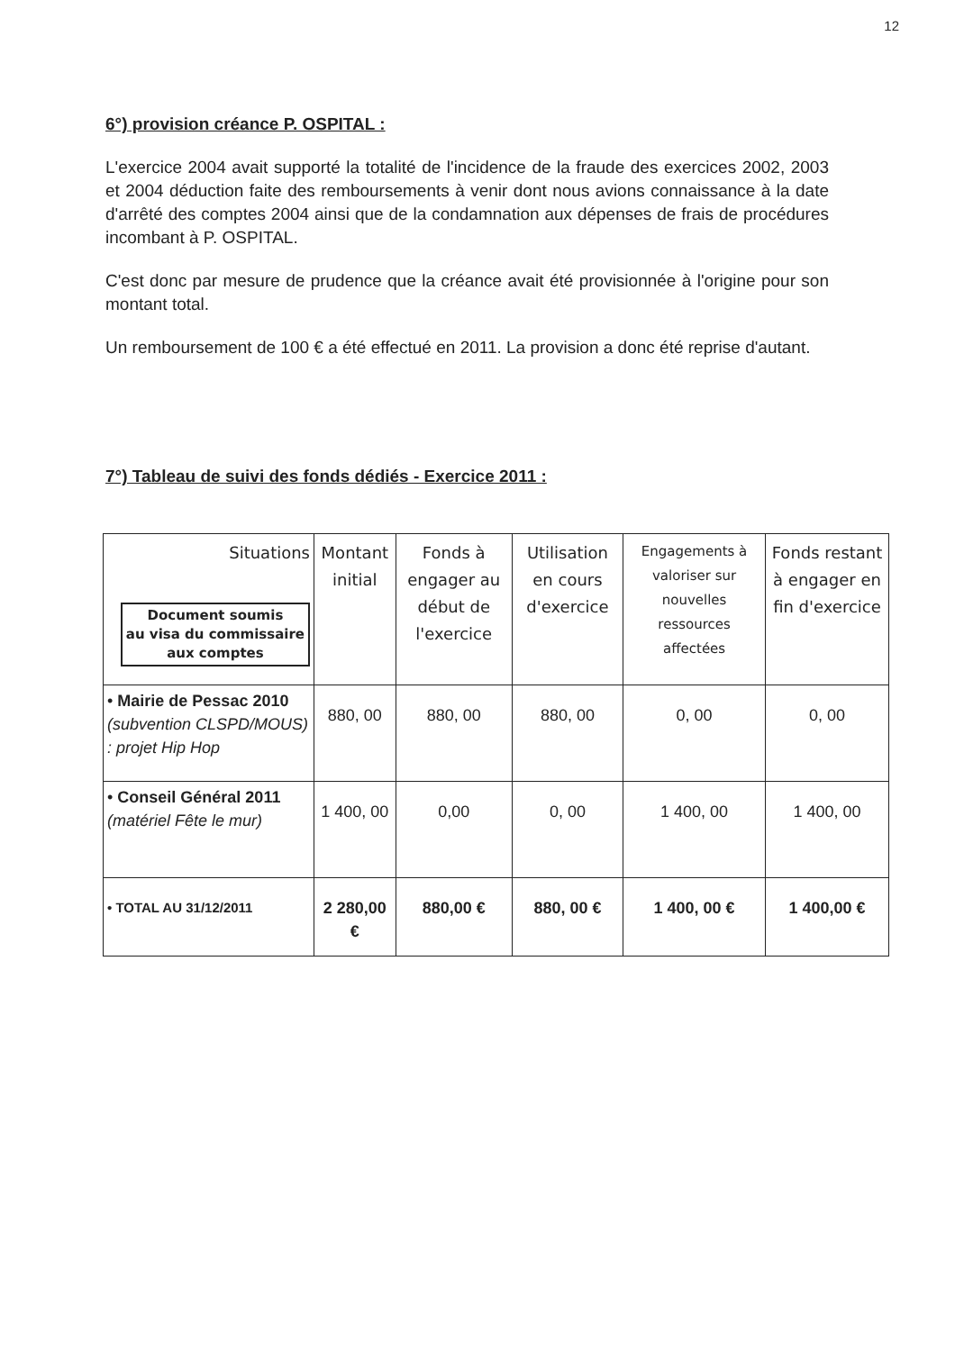12
6°) provision créance P. OSPITAL :
L'exercice 2004 avait supporté la totalité de l'incidence de la fraude des exercices 2002, 2003 et 2004 déduction faite des remboursements à venir dont nous avions connaissance à la date d'arrêté des comptes 2004 ainsi que de la condamnation aux dépenses de frais de procédures incombant à P. OSPITAL.
C'est donc par mesure de prudence que la créance avait été provisionnée à l'origine pour son montant total.
Un remboursement de 100 € a été effectué en 2011. La provision a donc été reprise d'autant.
7°) Tableau de suivi des fonds dédiés - Exercice 2011 :
| Situations Document soumis au visa du commissaire aux comptes | Montant initial | Fonds à engager au début de l'exercice | Utilisation en cours d'exercice | Engagements à valoriser sur nouvelles ressources affectées | Fonds restant à engager en fin d'exercice |
| --- | --- | --- | --- | --- | --- |
| • Mairie de Pessac 2010 (subvention CLSPD/MOUS) : projet Hip Hop | 880, 00 | 880, 00 | 880, 00 | 0, 00 | 0, 00 |
| • Conseil Général 2011 (matériel Fête le mur) | 1 400, 00 | 0,00 | 0, 00 | 1 400, 00 | 1 400, 00 |
| • TOTAL AU 31/12/2011 | 2 280,00 € | 880,00 € | 880, 00 € | 1 400, 00 € | 1 400,00 € |